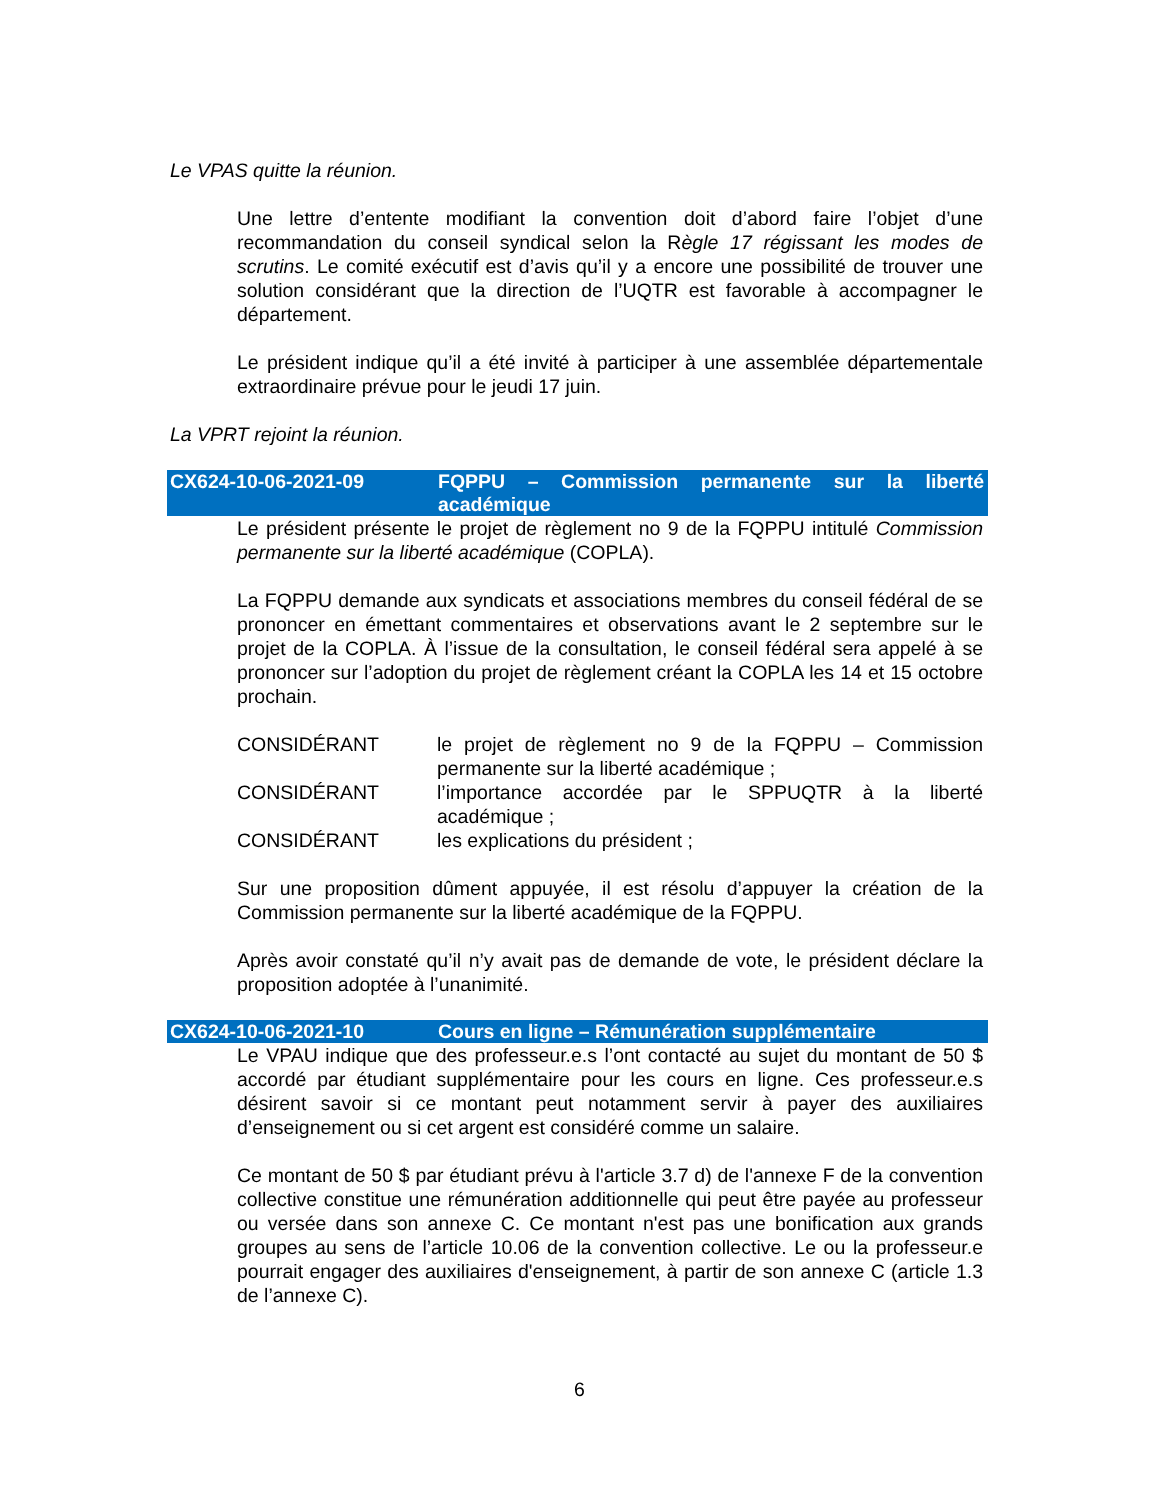Le VPAS quitte la réunion.
Une lettre d’entente modifiant la convention doit d’abord faire l’objet d’une recommandation du conseil syndical selon la Règle 17 régissant les modes de scrutins. Le comité exécutif est d’avis qu’il y a encore une possibilité de trouver une solution considérant que la direction de l’UQTR est favorable à accompagner le département.
Le président indique qu’il a été invité à participer à une assemblée départementale extraordinaire prévue pour le jeudi 17 juin.
La VPRT rejoint la réunion.
CX624-10-06-2021-09 FQPPU – Commission permanente sur la liberté académique
Le président présente le projet de règlement no 9 de la FQPPU intitulé Commission permanente sur la liberté académique (COPLA).
La FQPPU demande aux syndicats et associations membres du conseil fédéral de se prononcer en émettant commentaires et observations avant le 2 septembre sur le projet de la COPLA. À l’issue de la consultation, le conseil fédéral sera appelé à se prononcer sur l’adoption du projet de règlement créant la COPLA les 14 et 15 octobre prochain.
CONSIDÉRANT le projet de règlement no 9 de la FQPPU – Commission permanente sur la liberté académique ;
CONSIDÉRANT l’importance accordée par le SPPUQTR à la liberté académique ;
CONSIDÉRANT les explications du président ;
Sur une proposition dûment appuyée, il est résolu d’appuyer la création de la Commission permanente sur la liberté académique de la FQPPU.
Après avoir constaté qu’il n’y avait pas de demande de vote, le président déclare la proposition adoptée à l’unanimité.
CX624-10-06-2021-10 Cours en ligne – Rémunération supplémentaire
Le VPAU indique que des professeur.e.s l’ont contacté au sujet du montant de 50 $ accordé par étudiant supplémentaire pour les cours en ligne. Ces professeur.e.s désirent savoir si ce montant peut notamment servir à payer des auxiliaires d’enseignement ou si cet argent est considéré comme un salaire.
Ce montant de 50 $ par étudiant prévu à l'article 3.7 d) de l'annexe F de la convention collective constitue une rémunération additionnelle qui peut être payée au professeur ou versée dans son annexe C. Ce montant n'est pas une bonification aux grands groupes au sens de l’article 10.06 de la convention collective. Le ou la professeur.e pourrait engager des auxiliaires d'enseignement, à partir de son annexe C (article 1.3 de l’annexe C).
6